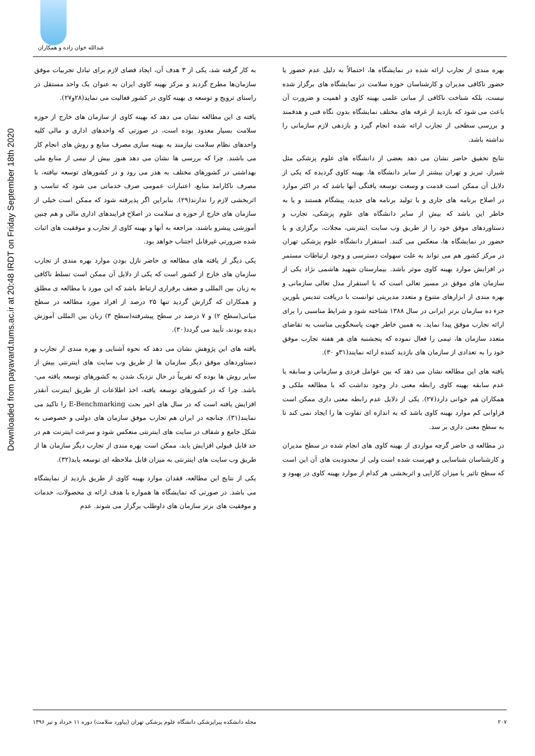عبدالله خوان زاده و همکاران
Downloaded from payavard.tums.ac.ir at 20:48 IRDT on Friday September 18th 2020
به کار گرفته شد، یکی از ۳ هدف آن، ایجاد فضای لازم برای تبادل تجربیات موفق سازمان‌ها مطرح گردید و مرکز بهینه کاوی ایران به عنوان یک واحد مستقل در راستای ترویج و توسعه ی بهینه کاوی در کشور فعالیت می نماید(۲۸و۲۷).
یافته ی این مطالعه نشان می دهد که بهینه کاوی از سازمان های خارج از حوزه سلامت بسیار معدود بوده است، در صورتی که واحدهای اداری و مالی کلیه واحدهای نظام سلامت نیازمند به بهینه سازی مصرف منابع و روش های انجام کار می باشند. چرا که بررسی ها نشان می دهد هنوز بیش از نیمی از منابع ملی بهداشتی در کشورهای مختلف به هدر می رود و در کشورهای توسعه نیافته، با مصرف ناکارامد منابع، اعتبارات عمومی صرف خدماتی می شود که تناسب و اثربخشی لازم را ندارند(۲۹). بنابراین اگر پذیرفته شود که ممکن است خیلی از سازمان های خارج از حوزه ی سلامت در اصلاح فرایندهای اداری مالی و هم چنین آموزشی پیشرو باشند، مراجعه به آنها و بهینه کاوی از تجارب و موفقیت های اثبات شده ضرورتی غیرقابل اجتناب خواهد بود.
یکی دیگر از یافته های مطالعه ی حاضر نازل بودن موارد بهره مندی از تجارب سازمان های خارج از کشور است که یکی از دلایل آن ممکن است تسلط ناکافی به زبان بین المللی و ضعف برقراری ارتباط باشد که این مورد با مطالعه ی مطلق و همکاران که گزارش گردید تنها ۲۵ درصد از افراد مورد مطالعه در سطح میانی(سطح ۲) و ۷ درصد در سطح پیشرفته(سطح ۳) زبان بین المللی آموزش دیده بودند، تأیید می گردد(۳۰).
یافته های این پژوهش نشان می دهد که نحوه آشنایی و بهره مندی از تجارب و دستاوردهای موفق دیگر سازمان ها از طریق وب سایت های اینترنتی بیش از سایر روش ها بوده که تقریباً در حال نزدیک شدن به کشورهای توسعه یافته می-باشد. چرا که در کشورهای توسعه یافته، اخذ اطلاعات از طریق اینترنت آنقدر افزایش یافته است که در سال های اخیر بحث E-Benchmarking را تاکید می نمایند(۳۱). چنانچه در ایران هم تجارب موفق سازمان های دولتی و خصوصی به شکل جامع و شفاف در سایت های اینترنتی منعکس شود و سرعت اینترنت هم در حد قابل قبولی افزایش یابد، ممکن است بهره مندی از تجارب دیگر سازمان ها از طریق وب سایت های اینترنتی به میزان قابل ملاحظه ای توسعه یابد(۳۲).
یکی از نتایج این مطالعه، فقدان موارد بهینه کاوی از طریق بازدید از نمایشگاه می باشد. در صورتی که نمایشگاه ها همواره با هدف ارائه ی محصولات، خدمات و موفقیت های برتر سازمان های داوطلب برگزار می شوند. عدم
بهره مندی از تجارب ارائه شده در نمایشگاه ها، احتمالاً به دلیل عدم حضور یا حضور ناکافی مدیران و کارشناسان حوزه سلامت در نمایشگاه های برگزار شده نیست، بلکه شناخت ناکافی از مبانی علمی بهینه کاوی و اهمیت و ضرورت آن باعث می شود که بازدید از غرفه های مختلف نمایشگاه بدون نگاه فنی و هدفمند و بررسی سطحی از تجارب ارائه شده انجام گیرد و بازدهی لازم سازمانی را نداشته باشد.
نتایج تحقیق حاضر نشان می دهد بعضی از دانشگاه های علوم پزشکی مثل شیراز، تبریز و تهران بیشتر از سایر دانشگاه ها، بهینه کاوی گردیده که یکی از دلایل آن ممکن است قدمت و وسعت توسعه یافتگی آنها باشد که در اکثر موارد در اصلاح برنامه های جاری و یا تولید برنامه های جدید، پیشگام هستند و یا به خاطر این باشد که بیش از سایر دانشگاه های علوم پزشکی، تجارب و دستاوردهای موفق خود را از طریق وب سایت اینترنتی، مجلات، برگزاری و یا حضور در نمایشگاه ها، منعکس می کنند. استقرار دانشگاه علوم پزشکی تهران در مرکز کشور هم می تواند به علت سهولت دسترسی و وجود ارتباطات مستمر در افزایش موارد بهینه کاوی موثر باشد. بیمارستان شهید هاشمی نژاد یکی از سازمان های موفق در مسیر تعالی است که با استقرار مدل تعالی سازمانی و بهره مندی از ابزارهای متنوع و متعدد مدیریتی توانست با دریافت تندیس بلورین جزء ده سازمان برتر ایرانی در سال ۱۳۸۸ شناخته شود و شرایط مناسبی را برای ارائه تجارب موفق پیدا نماید. به همین خاطر جهت پاسخگویی مناسب به تقاضای متعدد سازمان ها، تیمی را فعال نموده که پنجشنبه های هر هفته تجارب موفق خود را به تعدادی از سازمان های بازدید کننده ارائه نمایند(۳۱و ۳۰).
یافته های این مطالعه نشان می دهد که بین عوامل فردی و سازمانی و سابقه یا عدم سابقه بهینه کاوی رابطه معنی دار وجود نداشت که با مطالعه ملکی و همکاران هم خوانی دارد(۲۷). یکی از دلایل عدم رابطه معنی داری ممکن است فراوانی کم موارد بهینه کاوی باشد که به اندازه ای تفاوت ها را ایجاد نمی کند تا به سطح معنی داری بر سد.
در مطالعه ی حاضر گرچه مواردی از بهینه کاوی های انجام شده در سطح مدیران و کارشناسان شناسایی و فهرست شده است ولی از محدودیت های آن این است که سطح تاثیر یا میزان کارایی و اثربخشی هر کدام از موارد بهینه کاوی در بهبود و
۲۰۷ مجله دانشکده پیراپزشکی دانشگاه علوم پزشکی تهران (پیاورد سلامت) دوره ۱۱ خرداد و تیر ۱۳۹۶